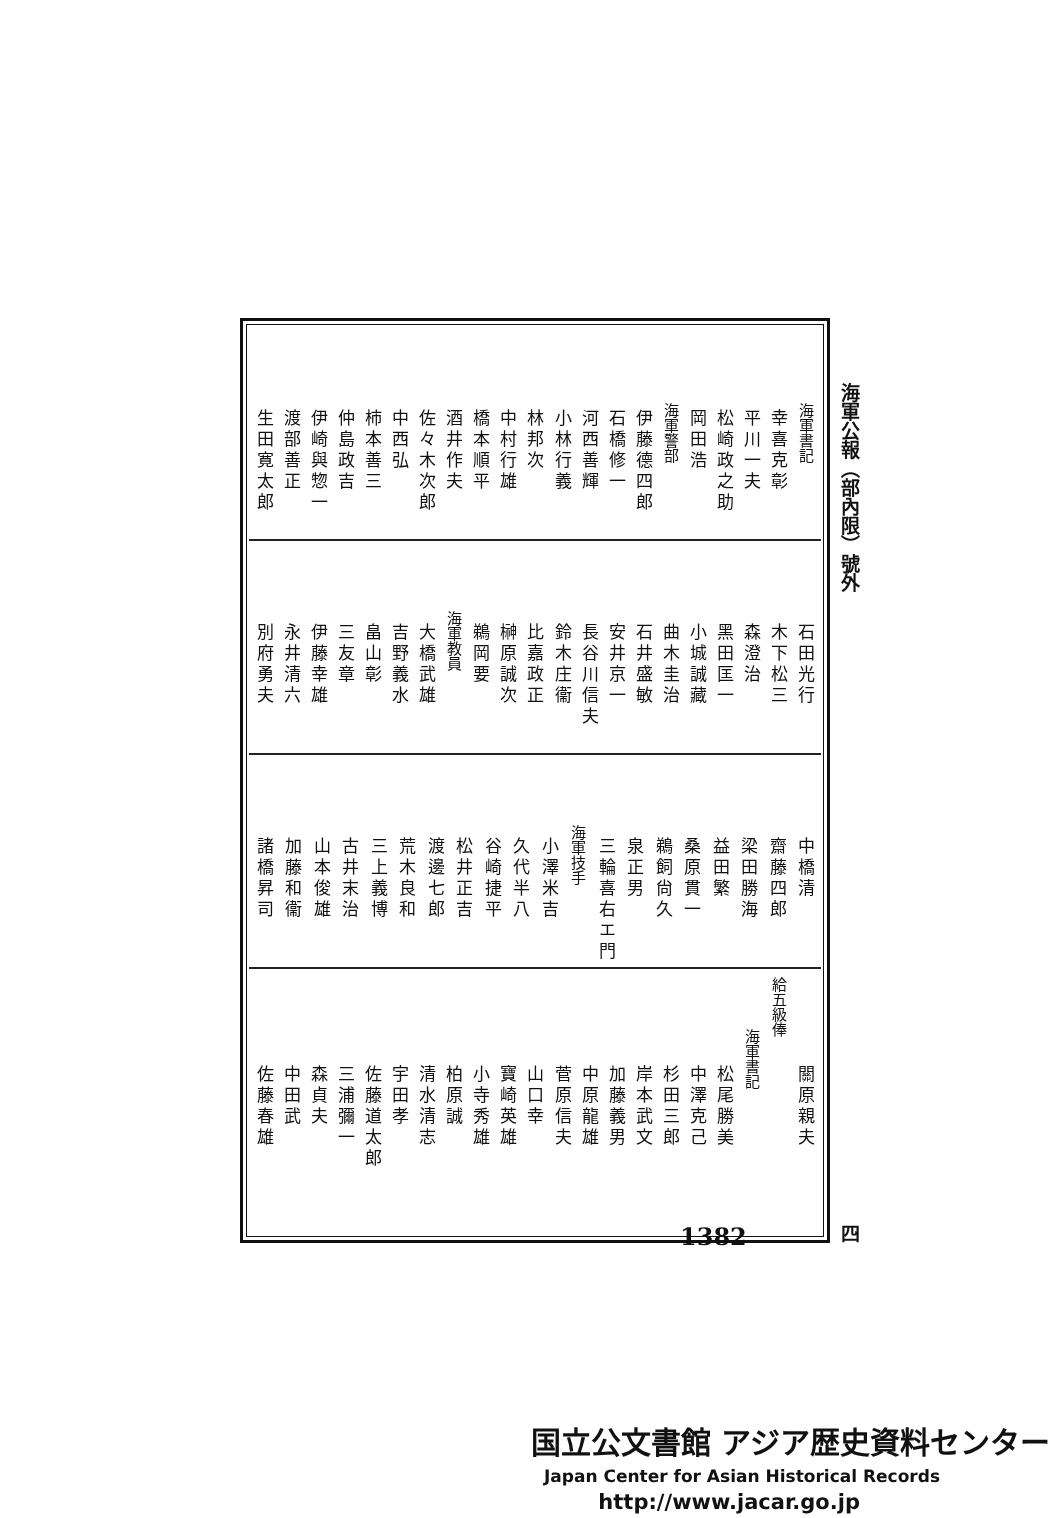海軍公報（部內限）號外 四
海軍書記
幸喜克彰
平川一夫
松崎政之助
岡田浩
海軍警部
伊藤德四郎
石橋修一
河西善輝
小林行義
林邦次
中村行雄
橋本順平
酒井作夫
佐々木次郎
中西弘
柿本善三
仲島政吉
伊崎與惣一
渡部善正
生田寛太郎
石田光行
木下松三
森澄治
黑田匡一
小城誠藏
曲木圭治
石井盛敏
安井京一
長谷川信夫
鈴木庄衞
比嘉政正
榊原誠次
鵜岡要
海軍教員
大橋武雄
吉野義水
畠山彰
三友章
伊藤幸雄
永井清六
別府勇夫
中橋清
齋藤四郎
梁田勝海
益田繁
桑原貫一
鵜飼尙久
泉正男
三輪喜右エ門
海軍技手
小澤米吉
久代半八
谷崎捷平
松井正吉
渡邊七郎
荒木良和
三上義博
古井末治
山本俊雄
加藤和衞
諸橋昇司
關原親夫
給五級俸
海軍書記
松尾勝美
中澤克己
杉田三郎
岸本武文
加藤義男
中原龍雄
菅原信夫
山口幸
寶崎英雄
小寺秀雄
柏原誠
清水清志
宇田孝
佐藤道太郎
三浦彌一
森貞夫
中田武
佐藤春雄
1382
国立公文書館 アジア歴史資料センター
Japan Center for Asian Historical Records
http://www.jacar.go.jp